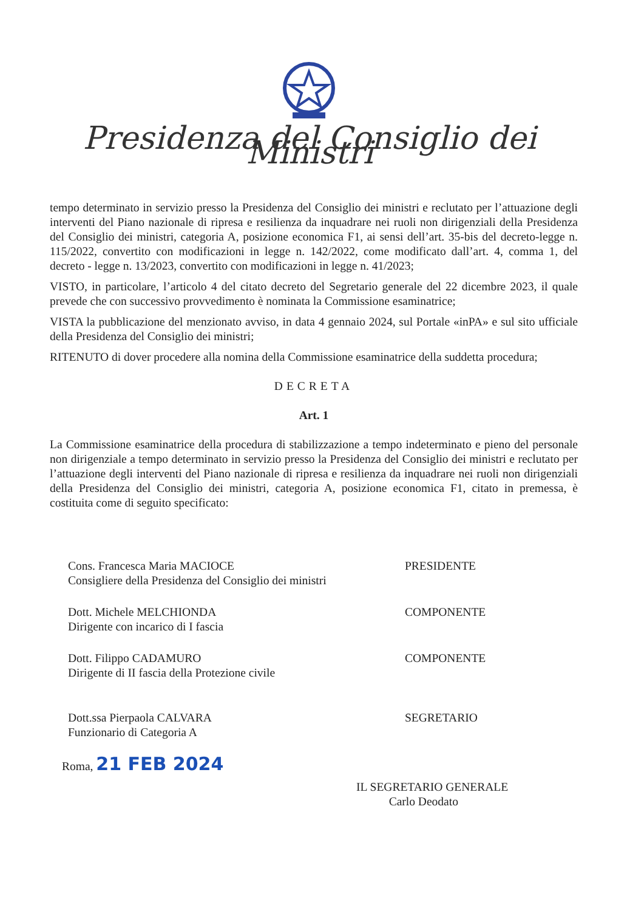Presidenza del Consiglio dei Ministri
tempo determinato in servizio presso la Presidenza del Consiglio dei ministri e reclutato per l’attuazione degli interventi del Piano nazionale di ripresa e resilienza da inquadrare nei ruoli non dirigenziali della Presidenza del Consiglio dei ministri, categoria A, posizione economica F1, ai sensi dell’art. 35-bis del decreto-legge n. 115/2022, convertito con modificazioni in legge n. 142/2022, come modificato dall’art. 4, comma 1, del decreto - legge n. 13/2023, convertito con modificazioni in legge n. 41/2023;
VISTO, in particolare, l’articolo 4 del citato decreto del Segretario generale del 22 dicembre 2023, il quale prevede che con successivo provvedimento è nominata la Commissione esaminatrice;
VISTA la pubblicazione del menzionato avviso, in data 4 gennaio 2024, sul Portale «inPA» e sul sito ufficiale della Presidenza del Consiglio dei ministri;
RITENUTO di dover procedere alla nomina della Commissione esaminatrice della suddetta procedura;
DECRETA
Art. 1
La Commissione esaminatrice della procedura di stabilizzazione a tempo indeterminato e pieno del personale non dirigenziale a tempo determinato in servizio presso la Presidenza del Consiglio dei ministri e reclutato per l’attuazione degli interventi del Piano nazionale di ripresa e resilienza da inquadrare nei ruoli non dirigenziali della Presidenza del Consiglio dei ministri, categoria A, posizione economica F1, citato in premessa, è costituita come di seguito specificato:
Cons. Francesca Maria MACIOCE
Consigliere della Presidenza del Consiglio dei ministri
PRESIDENTE
Dott. Michele MELCHIONDA
Dirigente con incarico di I fascia
COMPONENTE
Dott. Filippo CADAMURO
Dirigente di II fascia della Protezione civile
COMPONENTE
Dott.ssa Pierpaola CALVARA
Funzionario di Categoria A
SEGRETARIO
Roma, 21 FEB 2024
IL SEGRETARIO GENERALE
Carlo Deodato